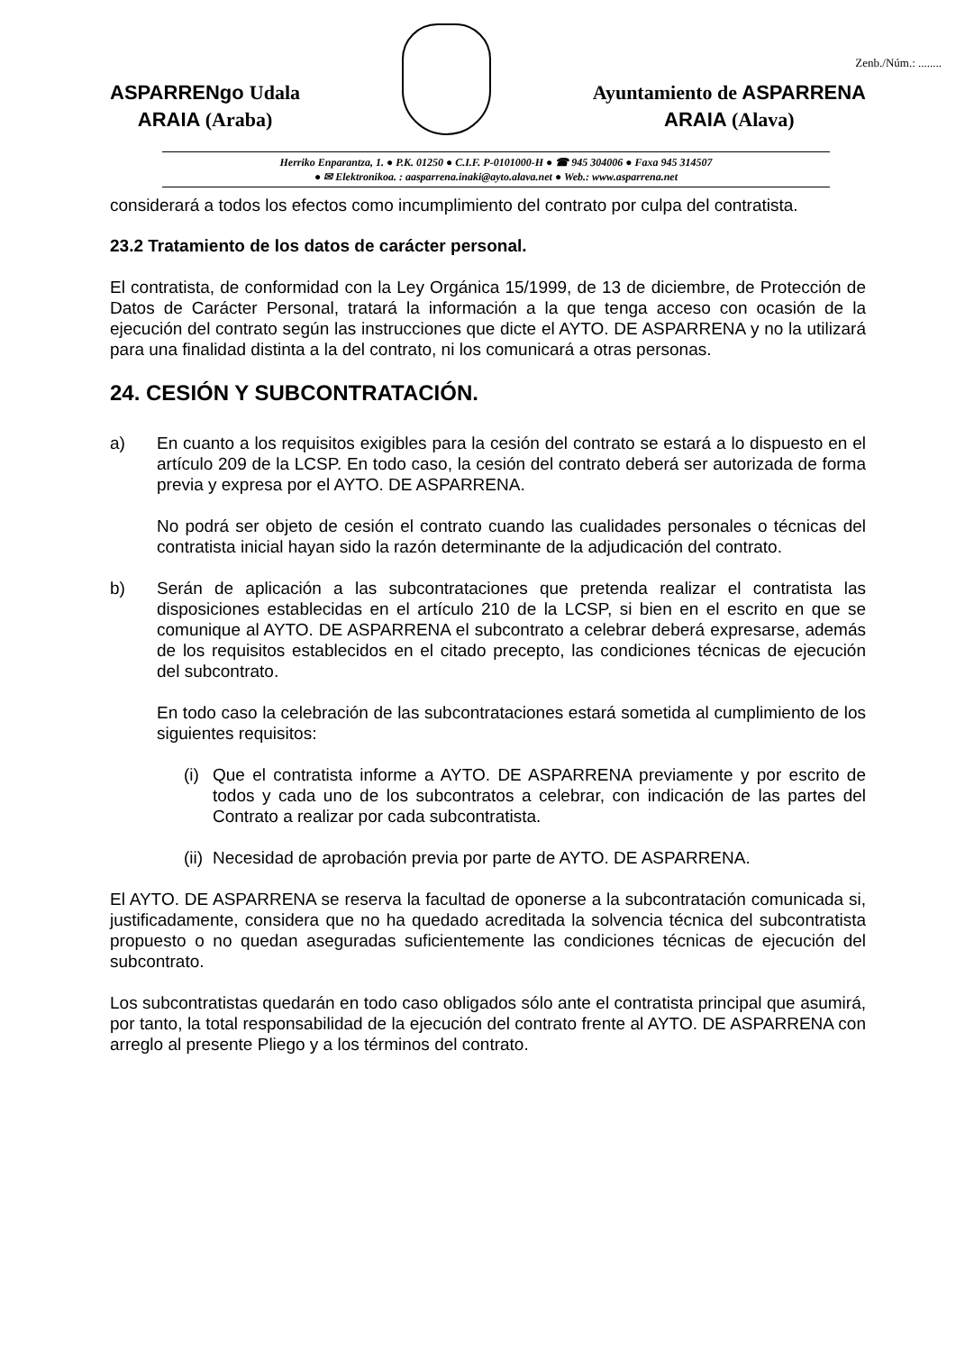Zenb./Núm.: ........
ASPARRENgo Udala
ARAIA (Araba)
Ayuntamiento de ASPARRENA
ARAIA (Alava)
Herriko Enparantza, 1. ● P.K. 01250 ● C.I.F. P-0101000-H ● ☎ 945 304006 ● Faxa 945 314507
● ✉ Elektronikoa. : aasparrena.inaki@ayto.alava.net ● Web.: www.asparrena.net
considerará a todos los efectos como incumplimiento del contrato por culpa del contratista.
23.2 Tratamiento de los datos de carácter personal.
El contratista, de conformidad con la Ley Orgánica 15/1999, de 13 de diciembre, de Protección de Datos de Carácter Personal, tratará la información a la que tenga acceso con ocasión de la ejecución del contrato según las instrucciones que dicte el AYTO. DE ASPARRENA y no la utilizará para una finalidad distinta a la del contrato, ni los comunicará a otras personas.
24. CESIÓN Y SUBCONTRATACIÓN.
a) En cuanto a los requisitos exigibles para la cesión del contrato se estará a lo dispuesto en el artículo 209 de la LCSP. En todo caso, la cesión del contrato deberá ser autorizada de forma previa y expresa por el AYTO. DE ASPARRENA.
No podrá ser objeto de cesión el contrato cuando las cualidades personales o técnicas del contratista inicial hayan sido la razón determinante de la adjudicación del contrato.
b) Serán de aplicación a las subcontrataciones que pretenda realizar el contratista las disposiciones establecidas en el artículo 210 de la LCSP, si bien en el escrito en que se comunique al AYTO. DE ASPARRENA el subcontrato a celebrar deberá expresarse, además de los requisitos establecidos en el citado precepto, las condiciones técnicas de ejecución del subcontrato.
En todo caso la celebración de las subcontrataciones estará sometida al cumplimiento de los siguientes requisitos:
(i)
Que el contratista informe a AYTO. DE ASPARRENA previamente y por escrito de todos y cada uno de los subcontratos a celebrar, con indicación de las partes del Contrato a realizar por cada subcontratista.
(ii)
Necesidad de aprobación previa por parte de AYTO. DE ASPARRENA.
El AYTO. DE ASPARRENA se reserva la facultad de oponerse a la subcontratación comunicada si, justificadamente, considera que no ha quedado acreditada la solvencia técnica del subcontratista propuesto o no quedan aseguradas suficientemente las condiciones técnicas de ejecución del subcontrato.
Los subcontratistas quedarán en todo caso obligados sólo ante el contratista principal que asumirá, por tanto, la total responsabilidad de la ejecución del contrato frente al AYTO. DE ASPARRENA con arreglo al presente Pliego y a los términos del contrato.